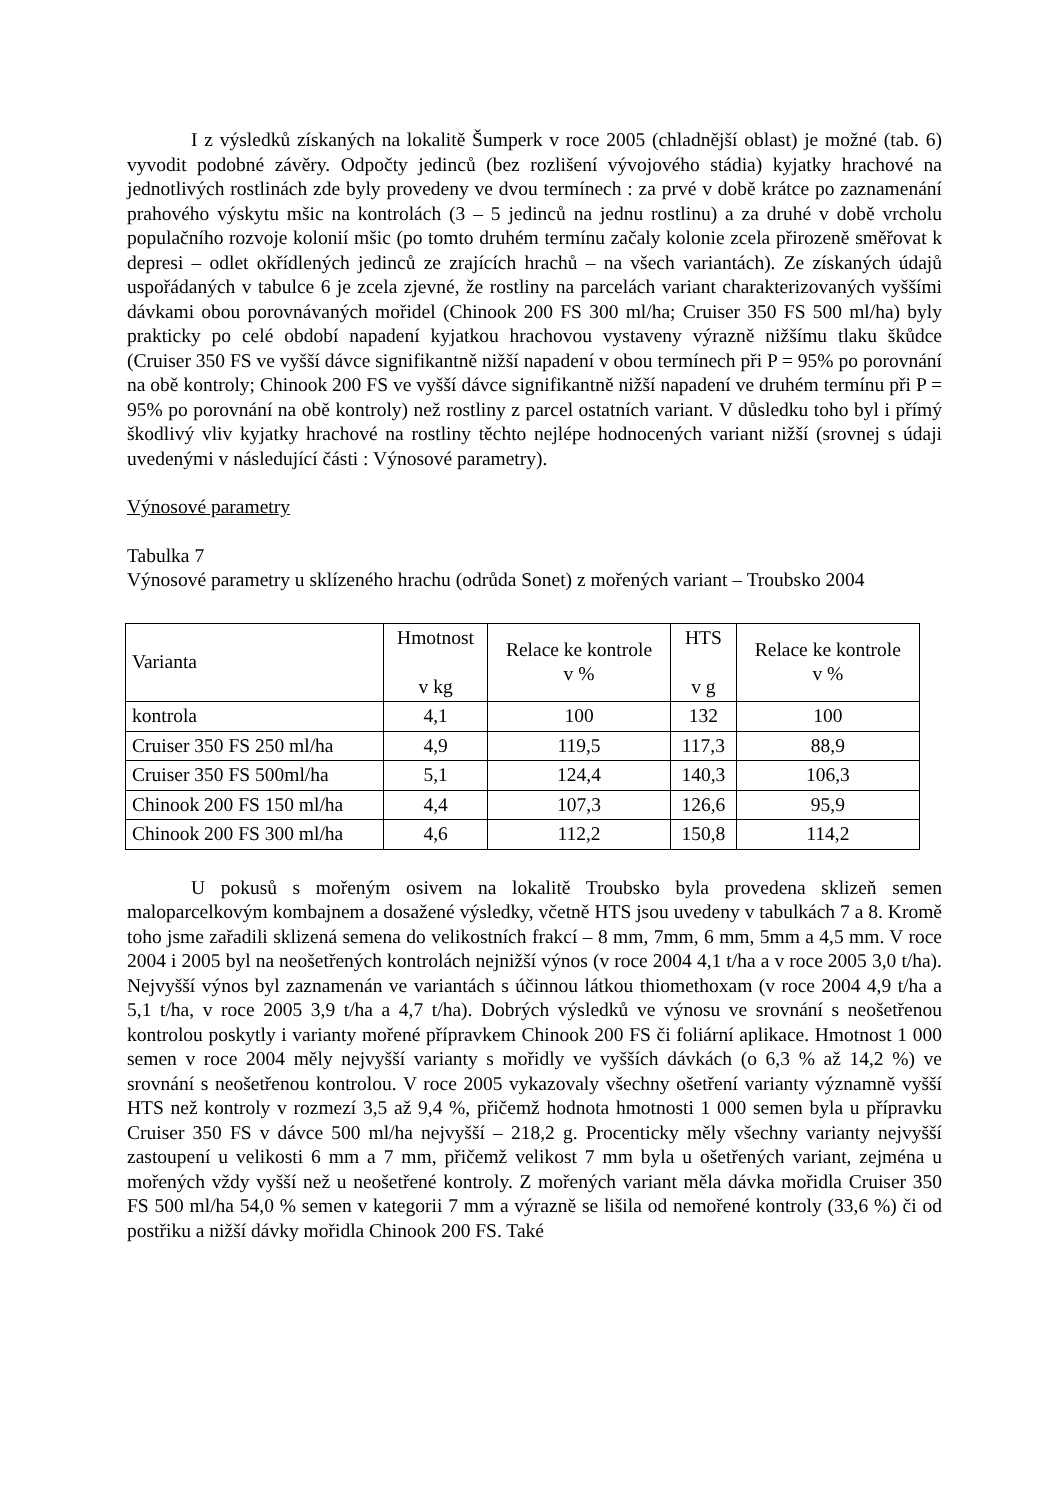I z výsledků získaných na lokalitě Šumperk v roce 2005 (chladnější oblast) je možné (tab. 6) vyvodit podobné závěry. Odpočty jedinců (bez rozlišení vývojového stádia) kyjatky hrachové na jednotlivých rostlinách zde byly provedeny ve dvou termínech : za prvé v době krátce po zaznamenání prahového výskytu mšic na kontrolách (3 – 5 jedinců na jednu rostlinu) a za druhé v době vrcholu populačního rozvoje kolonií mšic (po tomto druhém termínu začaly kolonie zcela přirozeně směřovat k depresi – odlet okřídlených jedinců ze zrajících hrachů – na všech variantách). Ze získaných údajů uspořádaných v tabulce 6 je zcela zjevné, že rostliny na parcelách variant charakterizovaných vyššími dávkami obou porovnávaných mořidel (Chinook 200 FS 300 ml/ha; Cruiser 350 FS 500 ml/ha) byly prakticky po celé období napadení kyjatkou hrachovou vystaveny výrazně nižšímu tlaku škůdce (Cruiser 350 FS ve vyšší dávce signifikantně nižší napadení v obou termínech při P = 95% po porovnání na obě kontroly; Chinook 200 FS ve vyšší dávce signifikantně nižší napadení ve druhém termínu při P = 95% po porovnání na obě kontroly) než rostliny z parcel ostatních variant. V důsledku toho byl i přímý škodlivý vliv kyjatky hrachové na rostliny těchto nejlépe hodnocených variant nižší (srovnej s údaji uvedenými v následující části : Výnosové parametry).
Výnosové parametry
Tabulka 7
Výnosové parametry u sklízeného hrachu (odrůda Sonet) z mořených variant – Troubsko 2004
| Varianta | Hmotnost v kg | Relace ke kontrole v % | HTS v g | Relace ke kontrole v % |
| --- | --- | --- | --- | --- |
| kontrola | 4,1 | 100 | 132 | 100 |
| Cruiser 350 FS 250 ml/ha | 4,9 | 119,5 | 117,3 | 88,9 |
| Cruiser 350 FS 500ml/ha | 5,1 | 124,4 | 140,3 | 106,3 |
| Chinook 200 FS 150 ml/ha | 4,4 | 107,3 | 126,6 | 95,9 |
| Chinook 200 FS 300 ml/ha | 4,6 | 112,2 | 150,8 | 114,2 |
U pokusů s mořeným osivem na lokalitě Troubsko byla provedena sklizeň semen maloparcelkovým kombajnem a dosažené výsledky, včetně HTS jsou uvedeny v tabulkách 7 a 8. Kromě toho jsme zařadili sklizená semena do velikostních frakcí – 8 mm, 7mm, 6 mm, 5mm a 4,5 mm. V roce 2004 i 2005 byl na neošetřených kontrolách nejnižší výnos (v roce 2004 4,1 t/ha a v roce 2005 3,0 t/ha). Nejvyšší výnos byl zaznamenán ve variantách s účinnou látkou thiomethoxam (v roce 2004 4,9 t/ha a 5,1 t/ha, v roce 2005 3,9 t/ha a 4,7 t/ha). Dobrých výsledků ve výnosu ve srovnání s neošetřenou kontrolou poskytly i varianty mořené přípravkem Chinook 200 FS či foliární aplikace. Hmotnost 1 000 semen v roce 2004 měly nejvyšší varianty s mořidly ve vyšších dávkách (o 6,3 % až 14,2 %) ve srovnání s neošetřenou kontrolou. V roce 2005 vykazovaly všechny ošetření varianty významně vyšší HTS než kontroly v rozmezí 3,5 až 9,4 %, přičemž hodnota hmotnosti 1 000 semen byla u přípravku Cruiser 350 FS v dávce 500 ml/ha nejvyšší – 218,2 g. Procenticky měly všechny varianty nejvyšší zastoupení u velikosti 6 mm a 7 mm, přičemž velikost 7 mm byla u ošetřených variant, zejména u mořených vždy vyšší než u neošetřené kontroly. Z mořených variant měla dávka mořidla Cruiser 350 FS 500 ml/ha 54,0 % semen v kategorii 7 mm a výrazně se lišila od nemořené kontroly (33,6 %) či od postřiku a nižší dávky mořidla Chinook 200 FS. Také